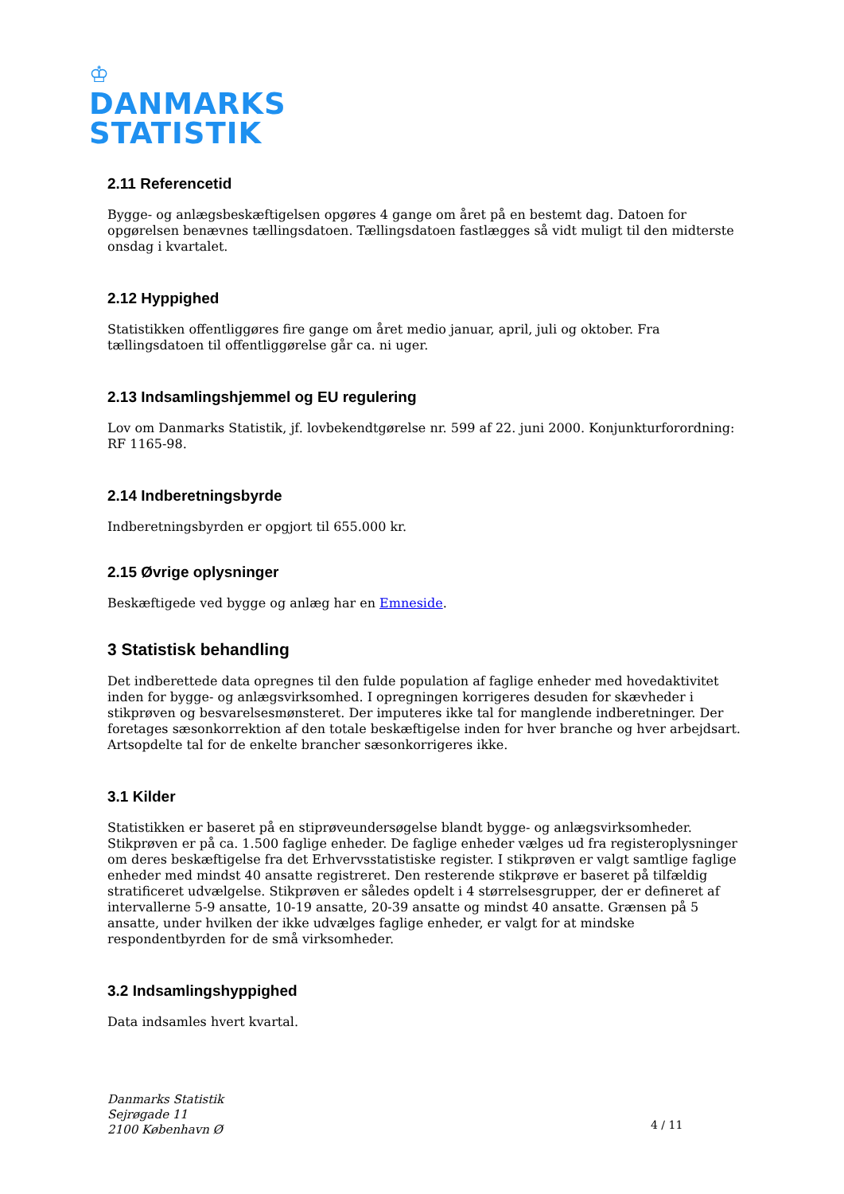♔
DANMARKS
STATISTIK
2.11 Referencetid
Bygge- og anlægsbeskæftigelsen opgøres 4 gange om året på en bestemt dag. Datoen for opgørelsen benævnes tællingsdatoen. Tællingsdatoen fastlægges så vidt muligt til den midterste onsdag i kvartalet.
2.12 Hyppighed
Statistikken offentliggøres fire gange om året medio januar, april, juli og oktober. Fra tællingsdatoen til offentliggørelse går ca. ni uger.
2.13 Indsamlingshjemmel og EU regulering
Lov om Danmarks Statistik, jf. lovbekendtgørelse nr. 599 af 22. juni 2000. Konjunkturforordning: RF 1165-98.
2.14 Indberetningsbyrde
Indberetningsbyrden er opgjort til 655.000 kr.
2.15 Øvrige oplysninger
Beskæftigede ved bygge og anlæg har en Emneside.
3 Statistisk behandling
Det indberettede data opregnes til den fulde population af faglige enheder med hovedaktivitet inden for bygge- og anlægsvirksomhed. I opregningen korrigeres desuden for skævheder i stikprøven og besvarelsesmønsteret. Der imputeres ikke tal for manglende indberetninger. Der foretages sæsonkorrektion af den totale beskæftigelse inden for hver branche og hver arbejdsart. Artsopdelte tal for de enkelte brancher sæsonkorrigeres ikke.
3.1 Kilder
Statistikken er baseret på en stiprøveundersøgelse blandt bygge- og anlægsvirksomheder. Stikprøven er på ca. 1.500 faglige enheder. De faglige enheder vælges ud fra registeroplysninger om deres beskæftigelse fra det Erhvervsstatistiske register. I stikprøven er valgt samtlige faglige enheder med mindst 40 ansatte registreret. Den resterende stikprøve er baseret på tilfældig stratificeret udvælgelse. Stikprøven er således opdelt i 4 størrelsesgrupper, der er defineret af intervallerne 5-9 ansatte, 10-19 ansatte, 20-39 ansatte og mindst 40 ansatte. Grænsen på 5 ansatte, under hvilken der ikke udvælges faglige enheder, er valgt for at mindske respondentbyrden for de små virksomheder.
3.2 Indsamlingshyppighed
Data indsamles hvert kvartal.
Danmarks Statistik
Sejrøgade 11
2100 København Ø
4 / 11